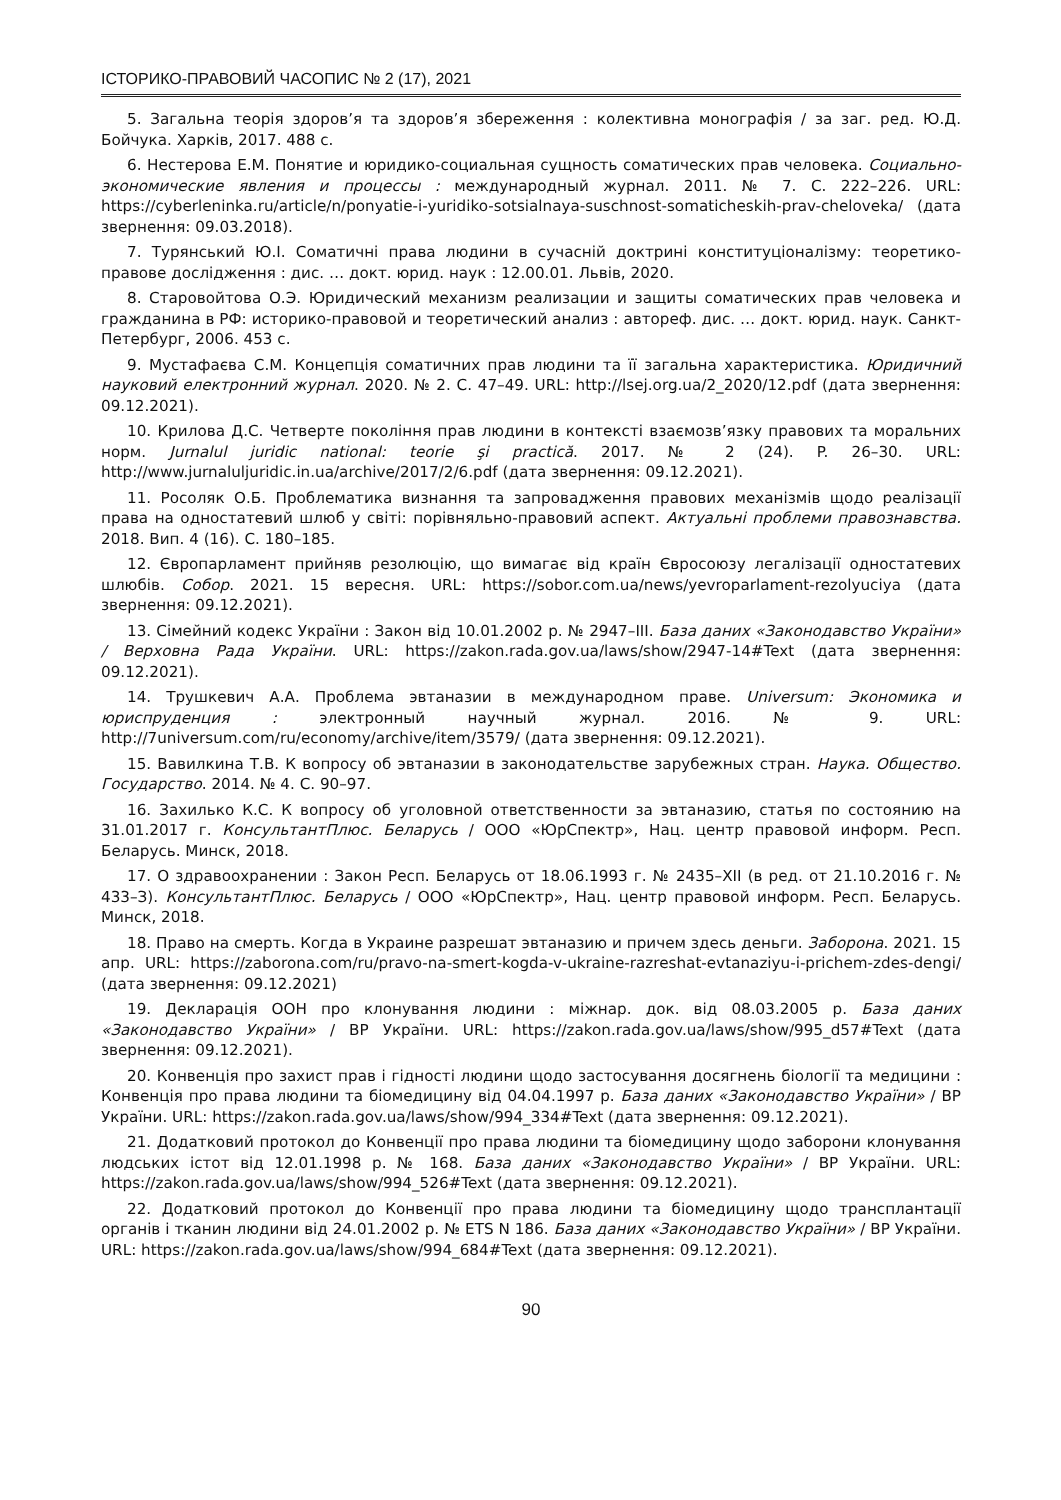ІСТОРИКО-ПРАВОВИЙ ЧАСОПИС № 2 (17), 2021
5. Загальна теорія здоров’я та здоров’я збереження : колективна монографія / за заг. ред. Ю.Д. Бойчука. Харків, 2017. 488 с.
6. Нестерова Е.М. Понятие и юридико-социальная сущность соматических прав человека. Социально-экономические явления и процессы : международный журнал. 2011. № 7. С. 222–226. URL: https://cyberleninka.ru/article/n/ponyatie-i-yuridiko-sotsialnaya-suschnost-somaticheskih-prav-cheloveka/ (дата звернення: 09.03.2018).
7. Турянський Ю.І. Соматичні права людини в сучасній доктрині конституціоналізму: теоретико-правове дослідження : дис. … докт. юрид. наук : 12.00.01. Львів, 2020.
8. Старовойтова О.Э. Юридический механизм реализации и защиты соматических прав человека и гражданина в РФ: историко-правовой и теоретический анализ : автореф. дис. … докт. юрид. наук. Санкт-Петербург, 2006. 453 с.
9. Мустафаєва С.М. Концепція соматичних прав людини та її загальна характеристика. Юридичний науковий електронний журнал. 2020. № 2. С. 47–49. URL: http://lsej.org.ua/2_2020/12.pdf (дата звернення: 09.12.2021).
10. Крилова Д.С. Четверте покоління прав людини в контексті взаємозв’язку правових та моральних норм. Jurnalul juridic national: teorie şi practică. 2017. № 2 (24). P. 26–30. URL: http://www.jurnaluljuridic.in.ua/archive/2017/2/6.pdf (дата звернення: 09.12.2021).
11. Росоляк О.Б. Проблематика визнання та запровадження правових механізмів щодо реалізації права на одностатевий шлюб у світі: порівняльно-правовий аспект. Актуальні проблеми правознавства. 2018. Вип. 4 (16). С. 180–185.
12. Європарламент прийняв резолюцію, що вимагає від країн Євросоюзу легалізації одностатевих шлюбів. Собор. 2021. 15 вересня. URL: https://sobor.com.ua/news/yevroparlament-rezolyuciya (дата звернення: 09.12.2021).
13. Сімейний кодекс України : Закон від 10.01.2002 р. № 2947–III. База даних «Законодавство України» / Верховна Рада України. URL: https://zakon.rada.gov.ua/laws/show/2947-14#Text (дата звернення: 09.12.2021).
14. Трушкевич А.А. Проблема эвтаназии в международном праве. Universum: Экономика и юриспруденция : электронный научный журнал. 2016. № 9. URL: http://7universum.com/ru/economy/archive/item/3579/ (дата звернення: 09.12.2021).
15. Вавилкина Т.В. К вопросу об эвтаназии в законодательстве зарубежных стран. Наука. Общество. Государство. 2014. № 4. С. 90–97.
16. Захилько К.С. К вопросу об уголовной ответственности за эвтаназию, статья по состоянию на 31.01.2017 г. КонсультантПлюс. Беларусь / ООО «ЮрСпектр», Нац. центр правовой информ. Респ. Беларусь. Минск, 2018.
17. О здравоохранении : Закон Респ. Беларусь от 18.06.1993 г. № 2435–XII (в ред. от 21.10.2016 г. № 433–З). КонсультантПлюс. Беларусь / ООО «ЮрСпектр», Нац. центр правовой информ. Респ. Беларусь. Минск, 2018.
18. Право на смерть. Когда в Украине разрешат эвтаназию и причем здесь деньги. Заборона. 2021. 15 апр. URL: https://zaborona.com/ru/pravo-na-smert-kogda-v-ukraine-razreshat-evtanaziyu-i-prichem-zdes-dengi/ (дата звернення: 09.12.2021)
19. Декларація ООН про клонування людини : міжнар. док. від 08.03.2005 р. База даних «Законодавство України» / ВР України. URL: https://zakon.rada.gov.ua/laws/show/995_d57#Text (дата звернення: 09.12.2021).
20. Конвенція про захист прав і гідності людини щодо застосування досягнень біології та медицини : Конвенція про права людини та біомедицину від 04.04.1997 р. База даних «Законодавство України» / ВР України. URL: https://zakon.rada.gov.ua/laws/show/994_334#Text (дата звернення: 09.12.2021).
21. Додатковий протокол до Конвенції про права людини та біомедицину щодо заборони клонування людських істот від 12.01.1998 р. № 168. База даних «Законодавство України» / ВР України. URL: https://zakon.rada.gov.ua/laws/show/994_526#Text (дата звернення: 09.12.2021).
22. Додатковий протокол до Конвенції про права людини та біомедицину щодо трансплантації органів і тканин людини від 24.01.2002 р. № ETS N 186. База даних «Законодавство України» / ВР України. URL: https://zakon.rada.gov.ua/laws/show/994_684#Text (дата звернення: 09.12.2021).
90